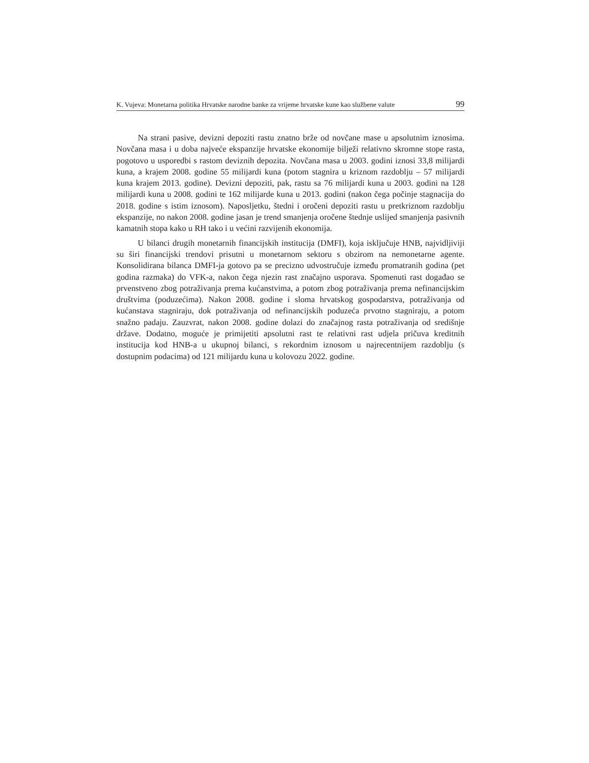K. Vujeva: Monetarna politika Hrvatske narodne banke za vrijeme hrvatske kune kao službene valute 99
Na strani pasive, devizni depoziti rastu znatno brže od novčane mase u apsolutnim iznosima. Novčana masa i u doba najveće ekspanzije hrvatske ekonomije bilježi relativno skromne stope rasta, pogotovo u usporedbi s rastom deviznih depozita. Novčana masa u 2003. godini iznosi 33,8 milijardi kuna, a krajem 2008. godine 55 milijardi kuna (potom stagnira u kriznom razdoblju – 57 milijardi kuna krajem 2013. godine). Devizni depoziti, pak, rastu sa 76 milijardi kuna u 2003. godini na 128 milijardi kuna u 2008. godini te 162 milijarde kuna u 2013. godini (nakon čega počinje stagnacija do 2018. godine s istim iznosom). Naposljetku, štedni i oročeni depoziti rastu u pretkriznom razdoblju ekspanzije, no nakon 2008. godine jasan je trend smanjenja oročene štednje uslijed smanjenja pasivnih kamatnih stopa kako u RH tako i u većini razvijenih ekonomija.
U bilanci drugih monetarnih financijskih institucija (DMFI), koja isključuje HNB, najvidljiviji su širi financijski trendovi prisutni u monetarnom sektoru s obzirom na nemonetarne agente. Konsolidirana bilanca DMFI-ja gotovo pa se precizno udvostručuje između promatranih godina (pet godina razmaka) do VFK-a, nakon čega njezin rast značajno usporava. Spomenuti rast događao se prvenstveno zbog potraživanja prema kućanstvima, a potom zbog potraživanja prema nefinancijskim društvima (poduzećima). Nakon 2008. godine i sloma hrvatskog gospodarstva, potraživanja od kućanstava stagniraju, dok potraživanja od nefinancijskih poduzeća prvotno stagniraju, a potom snažno padaju. Zauzvrat, nakon 2008. godine dolazi do značajnog rasta potraživanja od središnje države. Dodatno, moguće je primijetiti apsolutni rast te relativni rast udjela pričuva kreditnih institucija kod HNB-a u ukupnoj bilanci, s rekordnim iznosom u najrecentnijem razdoblju (s dostupnim podacima) od 121 milijardu kuna u kolovozu 2022. godine.